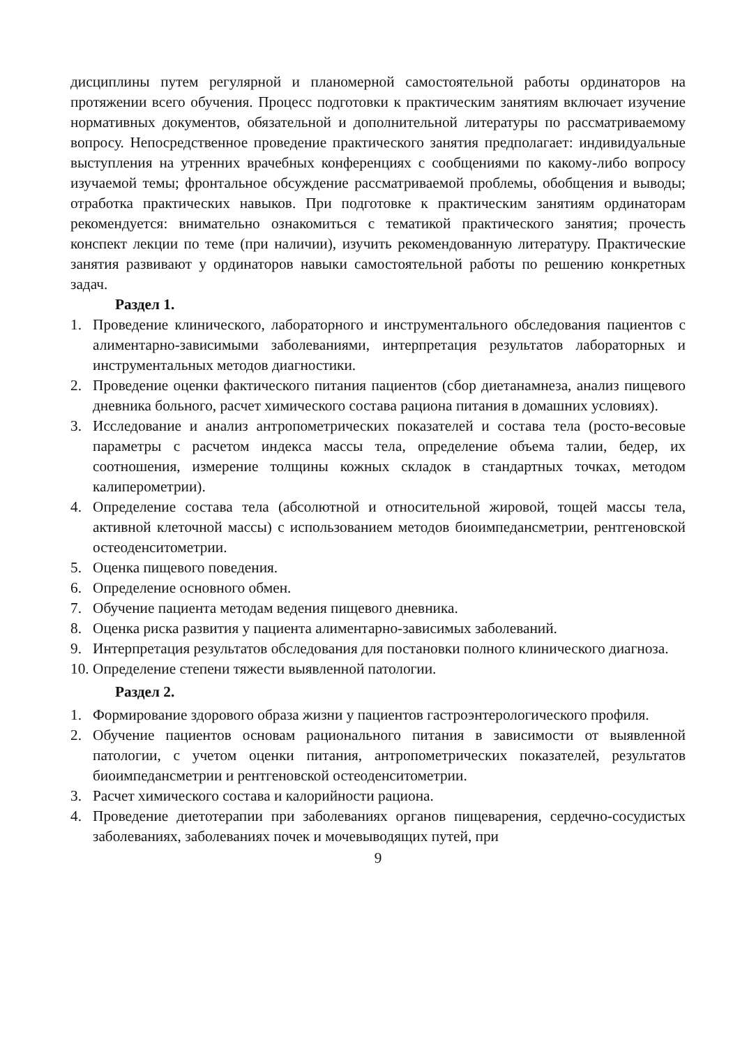дисциплины путем регулярной и планомерной самостоятельной работы ординаторов на протяжении всего обучения. Процесс подготовки к практическим занятиям включает изучение нормативных документов, обязательной и дополнительной литературы по рассматриваемому вопросу. Непосредственное проведение практического занятия предполагает: индивидуальные выступления на утренних врачебных конференциях с сообщениями по какому-либо вопросу изучаемой темы; фронтальное обсуждение рассматриваемой проблемы, обобщения и выводы; отработка практических навыков. При подготовке к практическим занятиям ординаторам рекомендуется: внимательно ознакомиться с тематикой практического занятия; прочесть конспект лекции по теме (при наличии), изучить рекомендованную литературу. Практические занятия развивают у ординаторов навыки самостоятельной работы по решению конкретных задач.
Раздел 1.
1. Проведение клинического, лабораторного и инструментального обследования пациентов с алиментарно-зависимыми заболеваниями, интерпретация результатов лабораторных и инструментальных методов диагностики.
2. Проведение оценки фактического питания пациентов (сбор диетанамнеза, анализ пищевого дневника больного, расчет химического состава рациона питания в домашних условиях).
3. Исследование и анализ антропометрических показателей и состава тела (росто-весовые параметры с расчетом индекса массы тела, определение объема талии, бедер, их соотношения, измерение толщины кожных складок в стандартных точках, методом калиперометрии).
4. Определение состава тела (абсолютной и относительной жировой, тощей массы тела, активной клеточной массы) с использованием методов биоимпедансметрии, рентгеновской остеоденситометрии.
5. Оценка пищевого поведения.
6. Определение основного обмен.
7. Обучение пациента методам ведения пищевого дневника.
8. Оценка риска развития у пациента алиментарно-зависимых заболеваний.
9. Интерпретация результатов обследования для постановки полного клинического диагноза.
10. Определение степени тяжести выявленной патологии.
Раздел 2.
1. Формирование здорового образа жизни у пациентов гастроэнтерологического профиля.
2. Обучение пациентов основам рационального питания в зависимости от выявленной патологии, с учетом оценки питания, антропометрических показателей, результатов биоимпедансметрии и рентгеновской остеоденситометрии.
3. Расчет химического состава и калорийности рациона.
4. Проведение диетотерапии при заболеваниях органов пищеварения, сердечно-сосудистых заболеваниях, заболеваниях почек и мочевыводящих путей, при
9